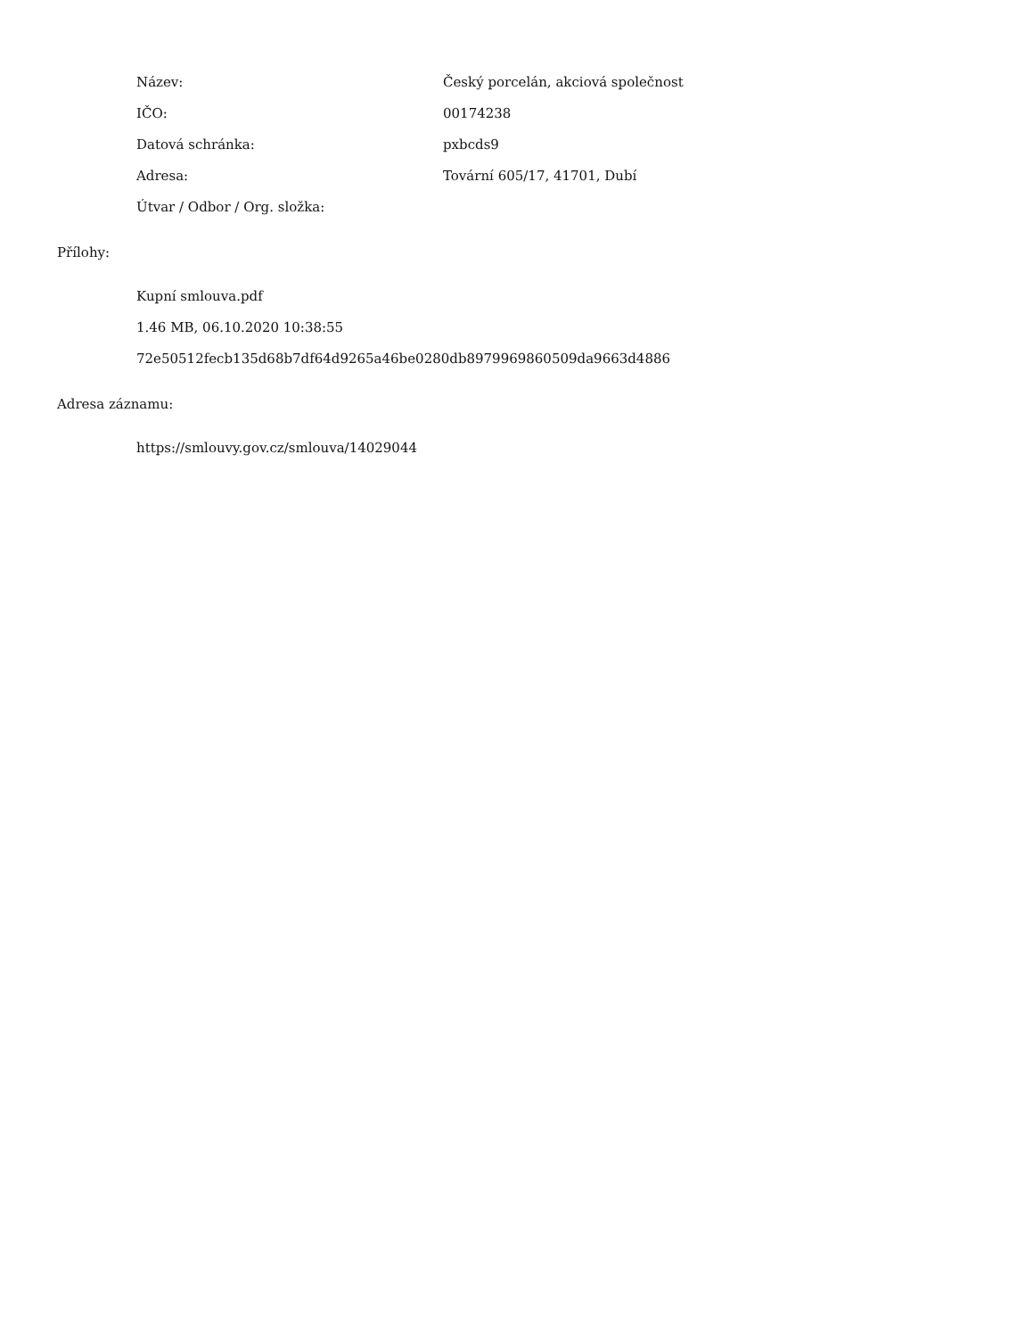Název: Český porcelán, akciová společnost
IČO: 00174238
Datová schránka: pxbcds9
Adresa: Tovární 605/17, 41701, Dubí
Útvar / Odbor / Org. složka:
Přílohy:
Kupní smlouva.pdf
1.46 MB, 06.10.2020 10:38:55
72e50512fecb135d68b7df64d9265a46be0280db8979969860509da9663d4886
Adresa záznamu:
https://smlouvy.gov.cz/smlouva/14029044